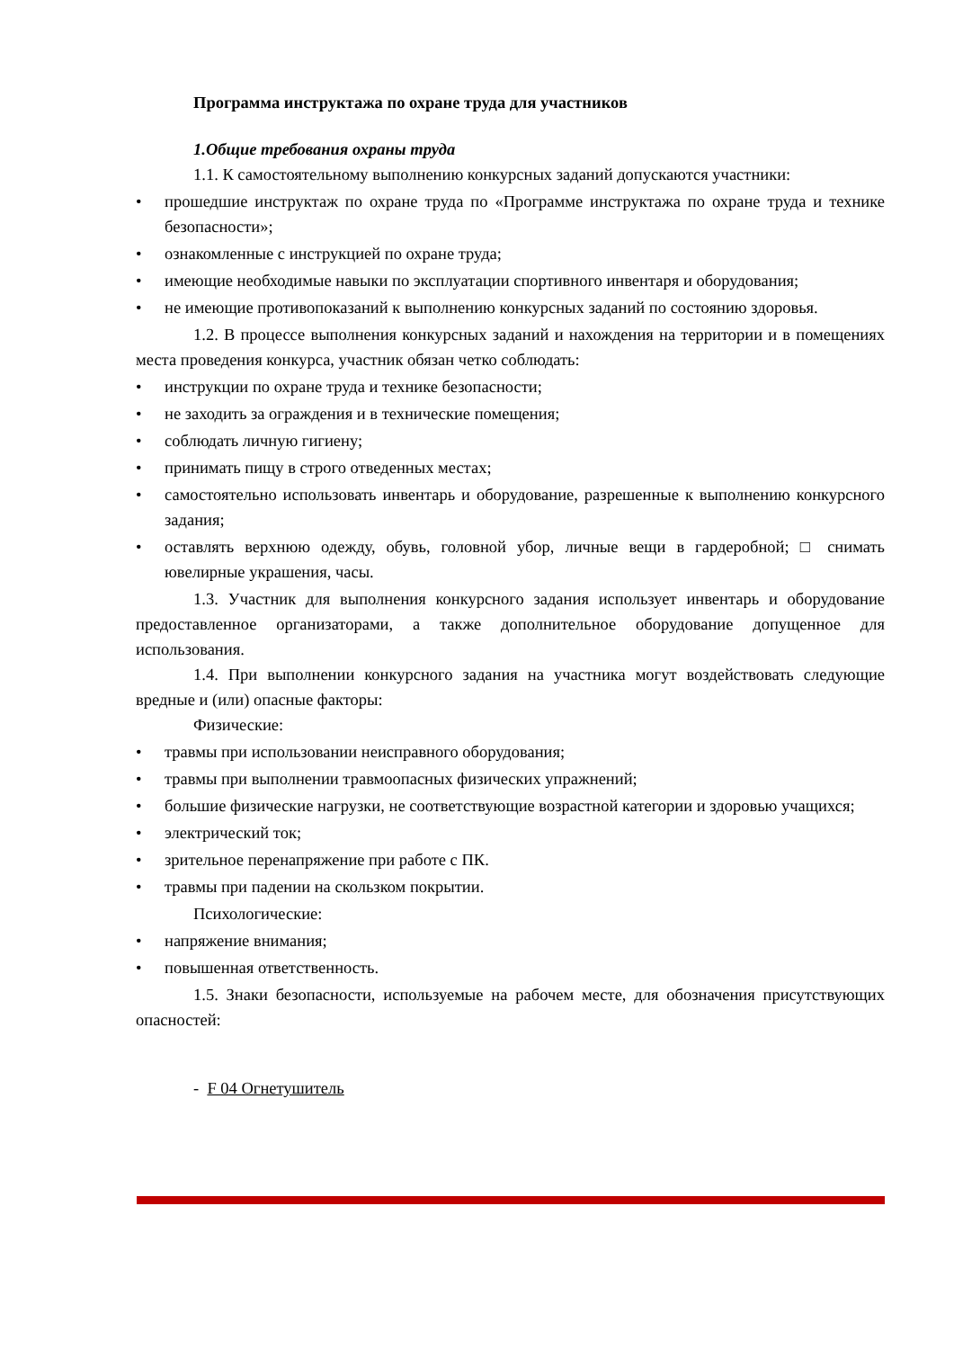Программа инструктажа по охране труда для участников
1.Общие требования охраны труда
1.1. К самостоятельному выполнению конкурсных заданий допускаются участники:
• прошедшие инструктаж по охране труда по «Программе инструктажа по охране труда и технике безопасности»;
• ознакомленные с инструкцией по охране труда;
• имеющие необходимые навыки по эксплуатации спортивного инвентаря и оборудования;
• не имеющие противопоказаний к выполнению конкурсных заданий по состоянию здоровья.
1.2. В процессе выполнения конкурсных заданий и нахождения на территории и в помещениях места проведения конкурса, участник обязан четко соблюдать:
• инструкции по охране труда и технике безопасности;
• не заходить за ограждения и в технические помещения;
• соблюдать личную гигиену;
• принимать пищу в строго отведенных местах;
• самостоятельно использовать инвентарь и оборудование, разрешенные к выполнению конкурсного задания;
• оставлять верхнюю одежду, обувь, головной убор, личные вещи в гардеробной; □ снимать ювелирные украшения, часы.
1.3. Участник для выполнения конкурсного задания использует инвентарь и оборудование предоставленное организаторами, а также дополнительное оборудование допущенное для использования.
1.4. При выполнении конкурсного задания на участника могут воздействовать следующие вредные и (или) опасные факторы:
Физические:
• травмы при использовании неисправного оборудования;
• травмы при выполнении травмоопасных физических упражнений;
• большие физические нагрузки, не соответствующие возрастной категории и здоровью учащихся;
• электрический ток;
• зрительное перенапряжение при работе с ПК.
• травмы при падении на скользком покрытии.
Психологические:
• напряжение внимания;
• повышенная ответственность.
1.5. Знаки безопасности, используемые на рабочем месте, для обозначения присутствующих опасностей:
- F 04 Огнетушитель